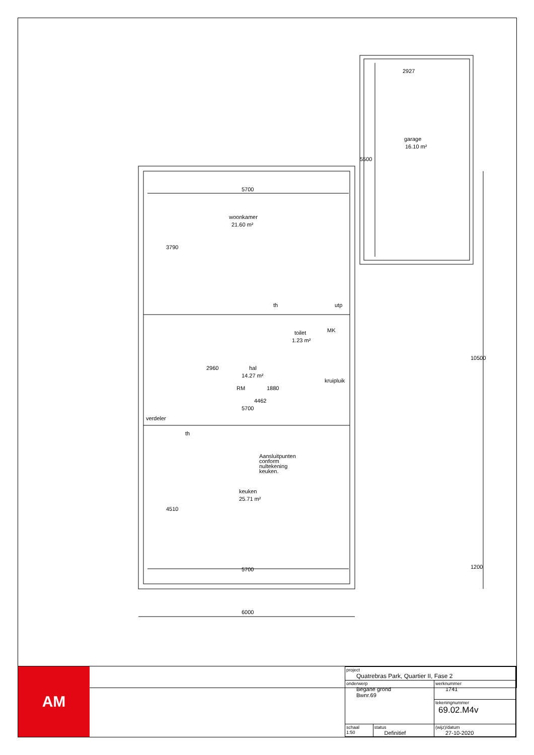5700
woonkamer
21.60 m²
hal
14.27 m²
toilet
1.23 m²
MK
kruipluik
4462
5700
keuken
25.71 m²
Aansluitpunten
conform
nultekening
keuken.
5700
6000
2927
garage
16.10 m²
3790
2960
1880
4510
5500
10500
1200
verdeler
RM
th
utp
th
AM
| project Quatrebras Park, Quartier II, Fase 2 | | |
| onderwerp Begane grond Bwnr.69 | | werknummer 1741 |
| | | tekeningnummer 69.02.M4v |
| schaal 1:50 | status Definitief | (wijz)/datum 27-10-2020 |